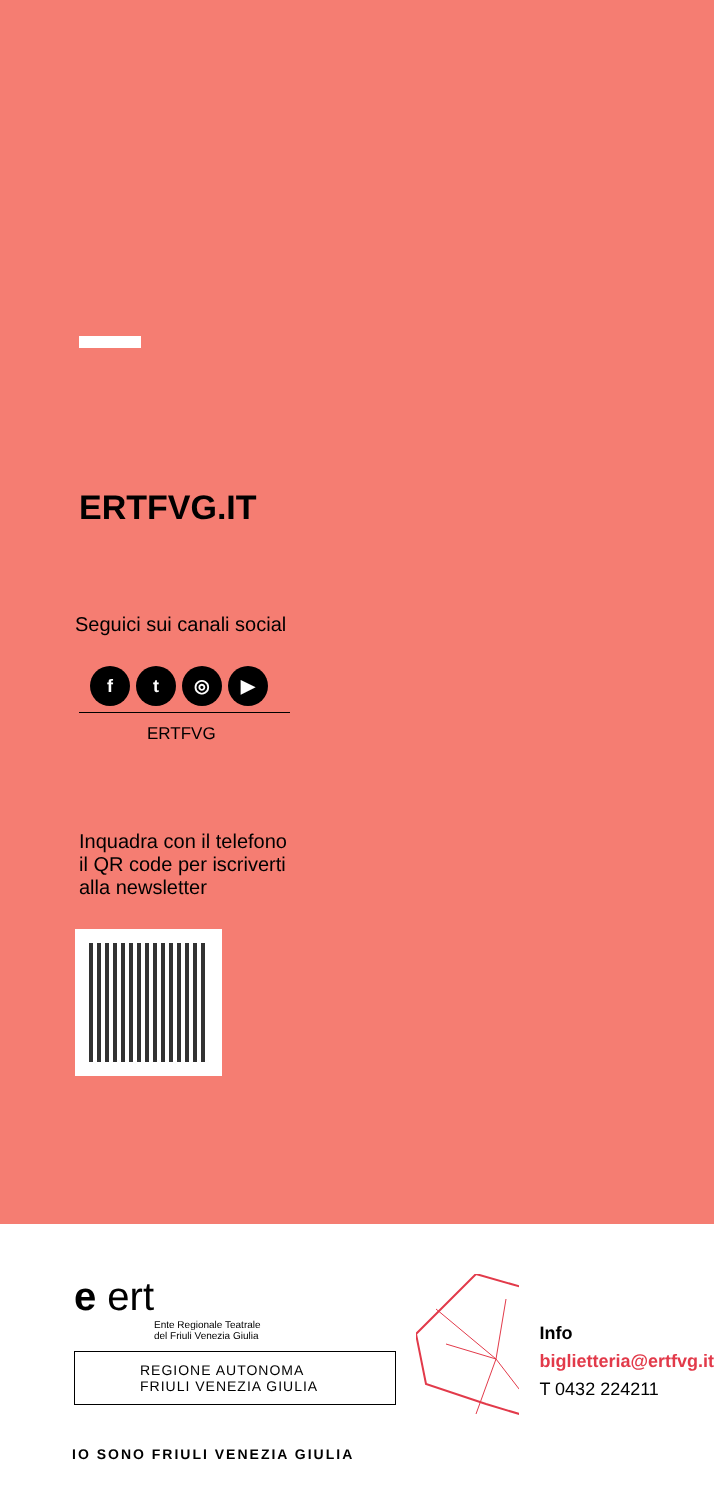ERTFVG.IT
Seguici sui canali social
ft ◎ ▶
ERTFVG
Inquadra con il telefono
il QR code per iscriverti
alla newsletter
e ert
Ente Regionale Teatrale
del Friuli Venezia Giulia
REGIONE AUTONOMA
FRIULI VENEZIA GIULIA
Info
biglietteria@ertfvg.it
T 0432 224211
IO SONO FRIULI VENEZIA GIULIA